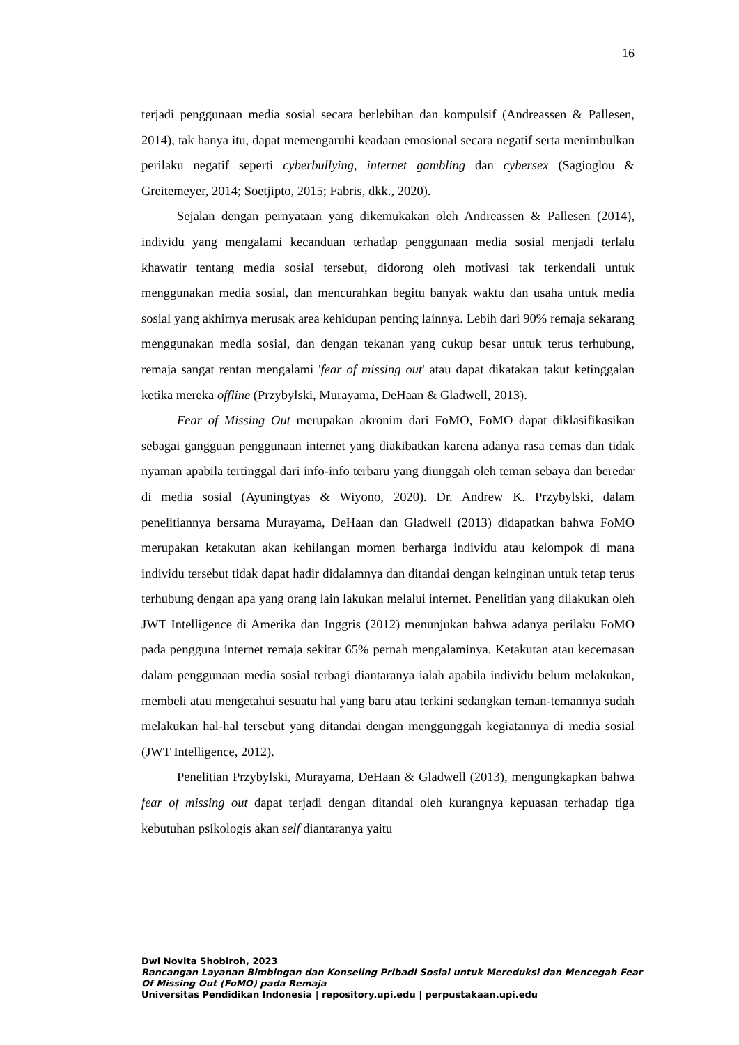16
terjadi penggunaan media sosial secara berlebihan dan kompulsif (Andreassen & Pallesen, 2014), tak hanya itu, dapat memengaruhi keadaan emosional secara negatif serta menimbulkan perilaku negatif seperti cyberbullying, internet gambling dan cybersex (Sagioglou & Greitemeyer, 2014; Soetjipto, 2015; Fabris, dkk., 2020).
Sejalan dengan pernyataan yang dikemukakan oleh Andreassen & Pallesen (2014), individu yang mengalami kecanduan terhadap penggunaan media sosial menjadi terlalu khawatir tentang media sosial tersebut, didorong oleh motivasi tak terkendali untuk menggunakan media sosial, dan mencurahkan begitu banyak waktu dan usaha untuk media sosial yang akhirnya merusak area kehidupan penting lainnya. Lebih dari 90% remaja sekarang menggunakan media sosial, dan dengan tekanan yang cukup besar untuk terus terhubung, remaja sangat rentan mengalami 'fear of missing out' atau dapat dikatakan takut ketinggalan ketika mereka offline (Przybylski, Murayama, DeHaan & Gladwell, 2013).
Fear of Missing Out merupakan akronim dari FoMO, FoMO dapat diklasifikasikan sebagai gangguan penggunaan internet yang diakibatkan karena adanya rasa cemas dan tidak nyaman apabila tertinggal dari info-info terbaru yang diunggah oleh teman sebaya dan beredar di media sosial (Ayuningtyas & Wiyono, 2020). Dr. Andrew K. Przybylski, dalam penelitiannya bersama Murayama, DeHaan dan Gladwell (2013) didapatkan bahwa FoMO merupakan ketakutan akan kehilangan momen berharga individu atau kelompok di mana individu tersebut tidak dapat hadir didalamnya dan ditandai dengan keinginan untuk tetap terus terhubung dengan apa yang orang lain lakukan melalui internet. Penelitian yang dilakukan oleh JWT Intelligence di Amerika dan Inggris (2012) menunjukan bahwa adanya perilaku FoMO pada pengguna internet remaja sekitar 65% pernah mengalaminya. Ketakutan atau kecemasan dalam penggunaan media sosial terbagi diantaranya ialah apabila individu belum melakukan, membeli atau mengetahui sesuatu hal yang baru atau terkini sedangkan teman-temannya sudah melakukan hal-hal tersebut yang ditandai dengan menggunggah kegiatannya di media sosial (JWT Intelligence, 2012).
Penelitian Przybylski, Murayama, DeHaan & Gladwell (2013), mengungkapkan bahwa fear of missing out dapat terjadi dengan ditandai oleh kurangnya kepuasan terhadap tiga kebutuhan psikologis akan self diantaranya yaitu
Dwi Novita Shobiroh, 2023
Rancangan Layanan Bimbingan dan Konseling Pribadi Sosial untuk Mereduksi dan Mencegah Fear Of Missing Out (FoMO) pada Remaja
Universitas Pendidikan Indonesia | repository.upi.edu | perpustakaan.upi.edu